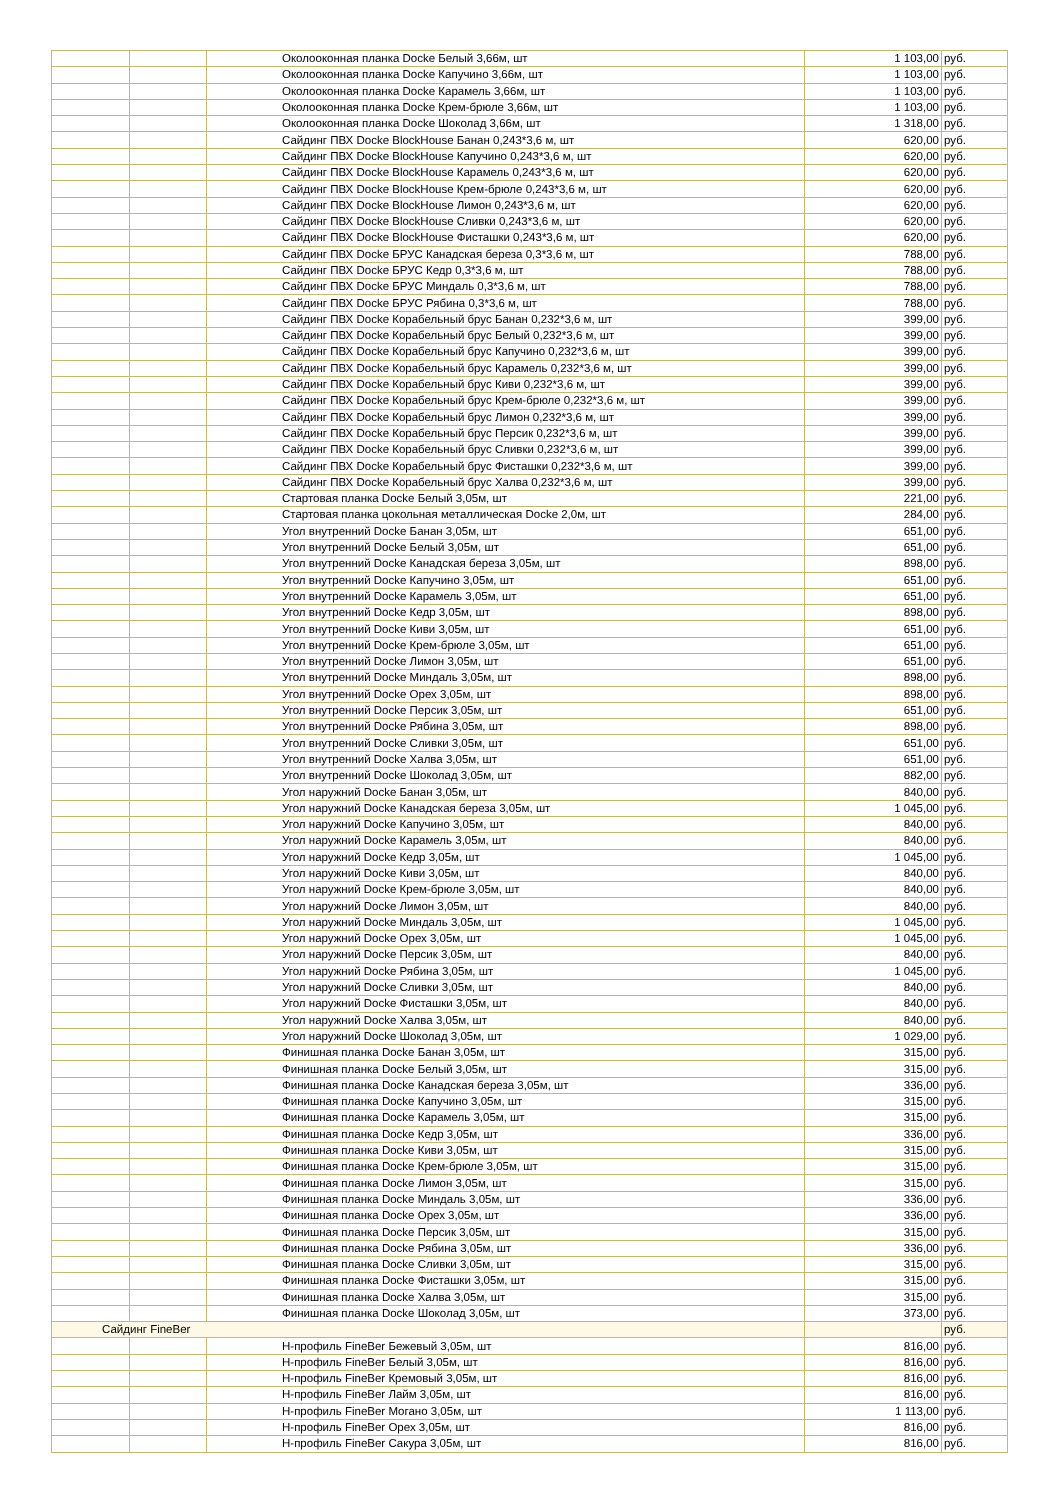| | | Околооконная планка Docke Белый 3,66м, шт | 1 103,00 | руб. |
| | | Околооконная планка Docke Капучино 3,66м, шт | 1 103,00 | руб. |
| | | Околооконная планка Docke Карамель 3,66м, шт | 1 103,00 | руб. |
| | | Околооконная планка Docke Крем-брюле 3,66м, шт | 1 103,00 | руб. |
| | | Околооконная планка Docke Шоколад 3,66м, шт | 1 318,00 | руб. |
| | | Сайдинг ПВХ Docke BlockHouse Банан 0,243*3,6 м, шт | 620,00 | руб. |
| | | Сайдинг ПВХ Docke BlockHouse Капучино 0,243*3,6 м, шт | 620,00 | руб. |
| | | Сайдинг ПВХ Docke BlockHouse Карамель 0,243*3,6 м, шт | 620,00 | руб. |
| | | Сайдинг ПВХ Docke BlockHouse Крем-брюле 0,243*3,6 м, шт | 620,00 | руб. |
| | | Сайдинг ПВХ Docke BlockHouse Лимон 0,243*3,6 м, шт | 620,00 | руб. |
| | | Сайдинг ПВХ Docke BlockHouse Сливки 0,243*3,6 м, шт | 620,00 | руб. |
| | | Сайдинг ПВХ Docke BlockHouse Фисташки 0,243*3,6 м, шт | 620,00 | руб. |
| | | Сайдинг ПВХ Docke БРУС Канадская береза 0,3*3,6 м, шт | 788,00 | руб. |
| | | Сайдинг ПВХ Docke БРУС Кедр 0,3*3,6 м, шт | 788,00 | руб. |
| | | Сайдинг ПВХ Docke БРУС Миндаль 0,3*3,6 м, шт | 788,00 | руб. |
| | | Сайдинг ПВХ Docke БРУС Рябина 0,3*3,6 м, шт | 788,00 | руб. |
| | | Сайдинг ПВХ Docke Корабельный брус Банан 0,232*3,6 м, шт | 399,00 | руб. |
| | | Сайдинг ПВХ Docke Корабельный брус Белый 0,232*3,6 м, шт | 399,00 | руб. |
| | | Сайдинг ПВХ Docke Корабельный брус Капучино 0,232*3,6 м, шт | 399,00 | руб. |
| | | Сайдинг ПВХ Docke Корабельный брус Карамель 0,232*3,6 м, шт | 399,00 | руб. |
| | | Сайдинг ПВХ Docke Корабельный брус Киви 0,232*3,6 м, шт | 399,00 | руб. |
| | | Сайдинг ПВХ Docke Корабельный брус Крем-брюле 0,232*3,6 м, шт | 399,00 | руб. |
| | | Сайдинг ПВХ Docke Корабельный брус Лимон 0,232*3,6 м, шт | 399,00 | руб. |
| | | Сайдинг ПВХ Docke Корабельный брус Персик 0,232*3,6 м, шт | 399,00 | руб. |
| | | Сайдинг ПВХ Docke Корабельный брус Сливки 0,232*3,6 м, шт | 399,00 | руб. |
| | | Сайдинг ПВХ Docke Корабельный брус Фисташки 0,232*3,6 м, шт | 399,00 | руб. |
| | | Сайдинг ПВХ Docke Корабельный брус Халва 0,232*3,6 м, шт | 399,00 | руб. |
| | | Стартовая планка Docke Белый 3,05м, шт | 221,00 | руб. |
| | | Стартовая планка цокольная металлическая Docke 2,0м, шт | 284,00 | руб. |
| | | Угол внутренний Docke Банан 3,05м, шт | 651,00 | руб. |
| | | Угол внутренний Docke Белый 3,05м, шт | 651,00 | руб. |
| | | Угол внутренний Docke Канадская береза 3,05м, шт | 898,00 | руб. |
| | | Угол внутренний Docke Капучино 3,05м, шт | 651,00 | руб. |
| | | Угол внутренний Docke Карамель 3,05м, шт | 651,00 | руб. |
| | | Угол внутренний Docke Кедр 3,05м, шт | 898,00 | руб. |
| | | Угол внутренний Docke Киви 3,05м, шт | 651,00 | руб. |
| | | Угол внутренний Docke Крем-брюле 3,05м, шт | 651,00 | руб. |
| | | Угол внутренний Docke Лимон 3,05м, шт | 651,00 | руб. |
| | | Угол внутренний Docke Миндаль 3,05м, шт | 898,00 | руб. |
| | | Угол внутренний Docke Орех 3,05м, шт | 898,00 | руб. |
| | | Угол внутренний Docke Персик 3,05м, шт | 651,00 | руб. |
| | | Угол внутренний Docke Рябина 3,05м, шт | 898,00 | руб. |
| | | Угол внутренний Docke Сливки 3,05м, шт | 651,00 | руб. |
| | | Угол внутренний Docke Халва 3,05м, шт | 651,00 | руб. |
| | | Угол внутренний Docke Шоколад 3,05м, шт | 882,00 | руб. |
| | | Угол наружний Docke Банан 3,05м, шт | 840,00 | руб. |
| | | Угол наружний Docke Канадская береза 3,05м, шт | 1 045,00 | руб. |
| | | Угол наружний Docke Капучино 3,05м, шт | 840,00 | руб. |
| | | Угол наружний Docke Карамель 3,05м, шт | 840,00 | руб. |
| | | Угол наружний Docke Кедр 3,05м, шт | 1 045,00 | руб. |
| | | Угол наружний Docke Киви 3,05м, шт | 840,00 | руб. |
| | | Угол наружний Docke Крем-брюле 3,05м, шт | 840,00 | руб. |
| | | Угол наружний Docke Лимон 3,05м, шт | 840,00 | руб. |
| | | Угол наружний Docke Миндаль 3,05м, шт | 1 045,00 | руб. |
| | | Угол наружний Docke Орех 3,05м, шт | 1 045,00 | руб. |
| | | Угол наружний Docke Персик 3,05м, шт | 840,00 | руб. |
| | | Угол наружний Docke Рябина 3,05м, шт | 1 045,00 | руб. |
| | | Угол наружний Docke Сливки 3,05м, шт | 840,00 | руб. |
| | | Угол наружний Docke Фисташки 3,05м, шт | 840,00 | руб. |
| | | Угол наружний Docke Халва 3,05м, шт | 840,00 | руб. |
| | | Угол наружний Docke Шоколад 3,05м, шт | 1 029,00 | руб. |
| | | Финишная планка Docke Банан 3,05м, шт | 315,00 | руб. |
| | | Финишная планка Docke Белый 3,05м, шт | 315,00 | руб. |
| | | Финишная планка Docke Канадская береза 3,05м, шт | 336,00 | руб. |
| | | Финишная планка Docke Капучино 3,05м, шт | 315,00 | руб. |
| | | Финишная планка Docke Карамель 3,05м, шт | 315,00 | руб. |
| | | Финишная планка Docke Кедр 3,05м, шт | 336,00 | руб. |
| | | Финишная планка Docke Киви 3,05м, шт | 315,00 | руб. |
| | | Финишная планка Docke Крем-брюле 3,05м, шт | 315,00 | руб. |
| | | Финишная планка Docke Лимон 3,05м, шт | 315,00 | руб. |
| | | Финишная планка Docke Миндаль 3,05м, шт | 336,00 | руб. |
| | | Финишная планка Docke Орех 3,05м, шт | 336,00 | руб. |
| | | Финишная планка Docke Персик 3,05м, шт | 315,00 | руб. |
| | | Финишная планка Docke Рябина 3,05м, шт | 336,00 | руб. |
| | | Финишная планка Docke Сливки 3,05м, шт | 315,00 | руб. |
| | | Финишная планка Docke Фисташки 3,05м, шт | 315,00 | руб. |
| | | Финишная планка Docke Халва 3,05м, шт | 315,00 | руб. |
| | | Финишная планка Docke Шоколад 3,05м, шт | 373,00 | руб. |
| Сайдинг FineBer | | | | руб. |
| | | H-профиль FineBer Бежевый 3,05м, шт | 816,00 | руб. |
| | | H-профиль FineBer Белый 3,05м, шт | 816,00 | руб. |
| | | H-профиль FineBer Кремовый 3,05м, шт | 816,00 | руб. |
| | | H-профиль FineBer Лайм 3,05м, шт | 816,00 | руб. |
| | | H-профиль FineBer Могано 3,05м, шт | 1 113,00 | руб. |
| | | H-профиль FineBer Орех 3,05м, шт | 816,00 | руб. |
| | | H-профиль FineBer Сакура 3,05м, шт | 816,00 | руб. |